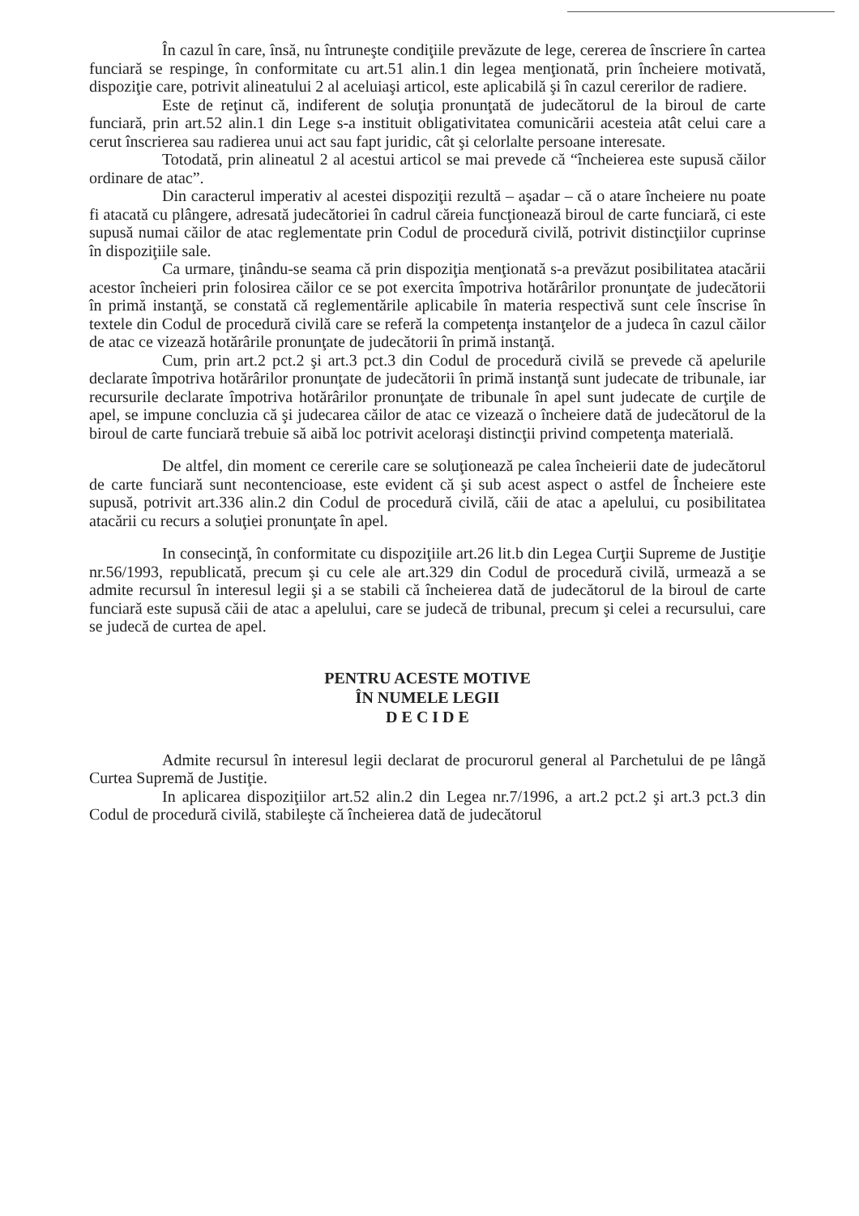În cazul în care, însă, nu întruneşte condiţiile prevăzute de lege, cererea de înscriere în cartea funciară se respinge, în conformitate cu art.51 alin.1 din legea menţionată, prin încheiere motivată, dispoziţie care, potrivit alineatului 2 al aceluiaşi articol, este aplicabilă şi în cazul cererilor de radiere.
Este de reţinut că, indiferent de soluţia pronunţată de judecătorul de la biroul de carte funciară, prin art.52 alin.1 din Lege s-a instituit obligativitatea comunicării acesteia atât celui care a cerut înscrierea sau radierea unui act sau fapt juridic, cât şi celorlalte persoane interesate.
Totodată, prin alineatul 2 al acestui articol se mai prevede că “încheierea este supusă căilor ordinare de atac”.
Din caracterul imperativ al acestei dispoziţii rezultă – aşadar – că o atare încheiere nu poate fi atacată cu plângere, adresată judecătoriei în cadrul căreia funcţionează biroul de carte funciară, ci este supusă numai căilor de atac reglementate prin Codul de procedură civilă, potrivit distincţiilor cuprinse în dispoziţiile sale.
Ca urmare, ţinându-se seama că prin dispoziţia menţionată s-a prevăzut posibilitatea atacării acestor încheieri prin folosirea căilor ce se pot exercita împotriva hotărârilor pronunţate de judecătorii în primă instanţă, se constată că reglementările aplicabile în materia respectivă sunt cele înscrise în textele din Codul de procedură civilă care se referă la competenţa instanţelor de a judeca în cazul căilor de atac ce vizează hotărârile pronunţate de judecătorii în primă instanţă.
Cum, prin art.2 pct.2 şi art.3 pct.3 din Codul de procedură civilă se prevede că apelurile declarate împotriva hotărârilor pronunţate de judecătorii în primă instanţă sunt judecate de tribunale, iar recursurile declarate împotriva hotărârilor pronunţate de tribunale în apel sunt judecate de curţile de apel, se impune concluzia că şi judecarea căilor de atac ce vizează o încheiere dată de judecătorul de la biroul de carte funciară trebuie să aibă loc potrivit aceloraşi distincţii privind competenţa materială.
De altfel, din moment ce cererile care se soluţionează pe calea încheierii date de judecătorul de carte funciară sunt necontencioase, este evident că şi sub acest aspect o astfel de Încheiere este supusă, potrivit art.336 alin.2 din Codul de procedură civilă, căii de atac a apelului, cu posibilitatea atacării cu recurs a soluţiei pronunţate în apel.
In consecinţă, în conformitate cu dispoziţiile art.26 lit.b din Legea Curţii Supreme de Justiţie nr.56/1993, republicată, precum şi cu cele ale art.329 din Codul de procedură civilă, urmează a se admite recursul în interesul legii şi a se stabili că încheierea dată de judecătorul de la biroul de carte funciară este supusă căii de atac a apelului, care se judecă de tribunal, precum şi celei a recursului, care se judecă de curtea de apel.
PENTRU ACESTE MOTIVE
ÎN NUMELE LEGII
D E C I D E
Admite recursul în interesul legii declarat de procurorul general al Parchetului de pe lângă Curtea Supremă de Justiţie.
In aplicarea dispoziţiilor art.52 alin.2 din Legea nr.7/1996, a art.2 pct.2 şi art.3 pct.3 din Codul de procedură civilă, stabileşte că încheierea dată de judecătorul